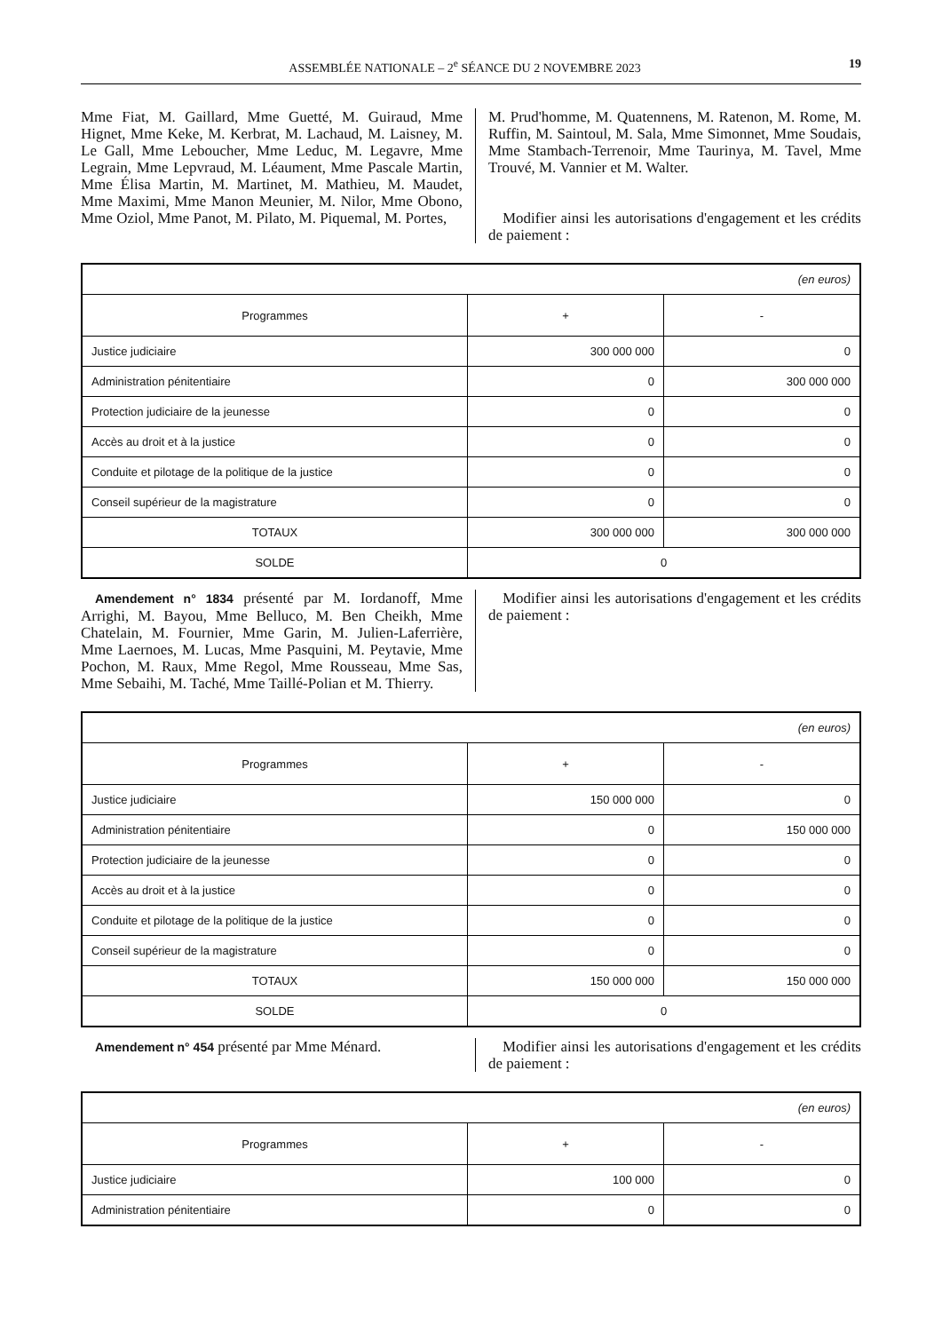ASSEMBLÉE NATIONALE – 2<sup>e</sup> SÉANCE DU 2 NOVEMBRE 2023 19
Mme Fiat, M. Gaillard, Mme Guetté, M. Guiraud, Mme Hignet, Mme Keke, M. Kerbrat, M. Lachaud, M. Laisney, M. Le Gall, Mme Leboucher, Mme Leduc, M. Legavre, Mme Legrain, Mme Lepvraud, M. Léaument, Mme Pascale Martin, Mme Élisa Martin, M. Martinet, M. Mathieu, M. Maudet, Mme Maximi, Mme Manon Meunier, M. Nilor, Mme Obono, Mme Oziol, Mme Panot, M. Pilato, M. Piquemal, M. Portes,
M. Prud'homme, M. Quatennens, M. Ratenon, M. Rome, M. Ruffin, M. Saintoul, M. Sala, Mme Simonnet, Mme Soudais, Mme Stambach-Terrenoir, Mme Taurinya, M. Tavel, Mme Trouvé, M. Vannier et M. Walter.
Modifier ainsi les autorisations d'engagement et les crédits de paiement :
| (en euros) | | |
| Programmes | + | - |
| Justice judiciaire | 300 000 000 | 0 |
| Administration pénitentiaire | 0 | 300 000 000 |
| Protection judiciaire de la jeunesse | 0 | 0 |
| Accès au droit et à la justice | 0 | 0 |
| Conduite et pilotage de la politique de la justice | 0 | 0 |
| Conseil supérieur de la magistrature | 0 | 0 |
| TOTAUX | 300 000 000 | 300 000 000 |
| SOLDE | 0 | |
Amendement n° 1834 présenté par M. Iordanoff, Mme Arrighi, M. Bayou, Mme Belluco, M. Ben Cheikh, Mme Chatelain, M. Fournier, Mme Garin, M. Julien-Laferrière, Mme Laernoes, M. Lucas, Mme Pasquini, M. Peytavie, Mme Pochon, M. Raux, Mme Regol, Mme Rousseau, Mme Sas, Mme Sebaihi, M. Taché, Mme Taillé-Polian et M. Thierry.
Modifier ainsi les autorisations d'engagement et les crédits de paiement :
| (en euros) | | |
| Programmes | + | - |
| Justice judiciaire | 150 000 000 | 0 |
| Administration pénitentiaire | 0 | 150 000 000 |
| Protection judiciaire de la jeunesse | 0 | 0 |
| Accès au droit et à la justice | 0 | 0 |
| Conduite et pilotage de la politique de la justice | 0 | 0 |
| Conseil supérieur de la magistrature | 0 | 0 |
| TOTAUX | 150 000 000 | 150 000 000 |
| SOLDE | 0 | |
Amendement n° 454 présenté par Mme Ménard. Modifier ainsi les autorisations d'engagement et les crédits de paiement :
| (en euros) | | |
| Programmes | + | - |
| Justice judiciaire | 100 000 | 0 |
| Administration pénitentiaire | 0 | 0 |